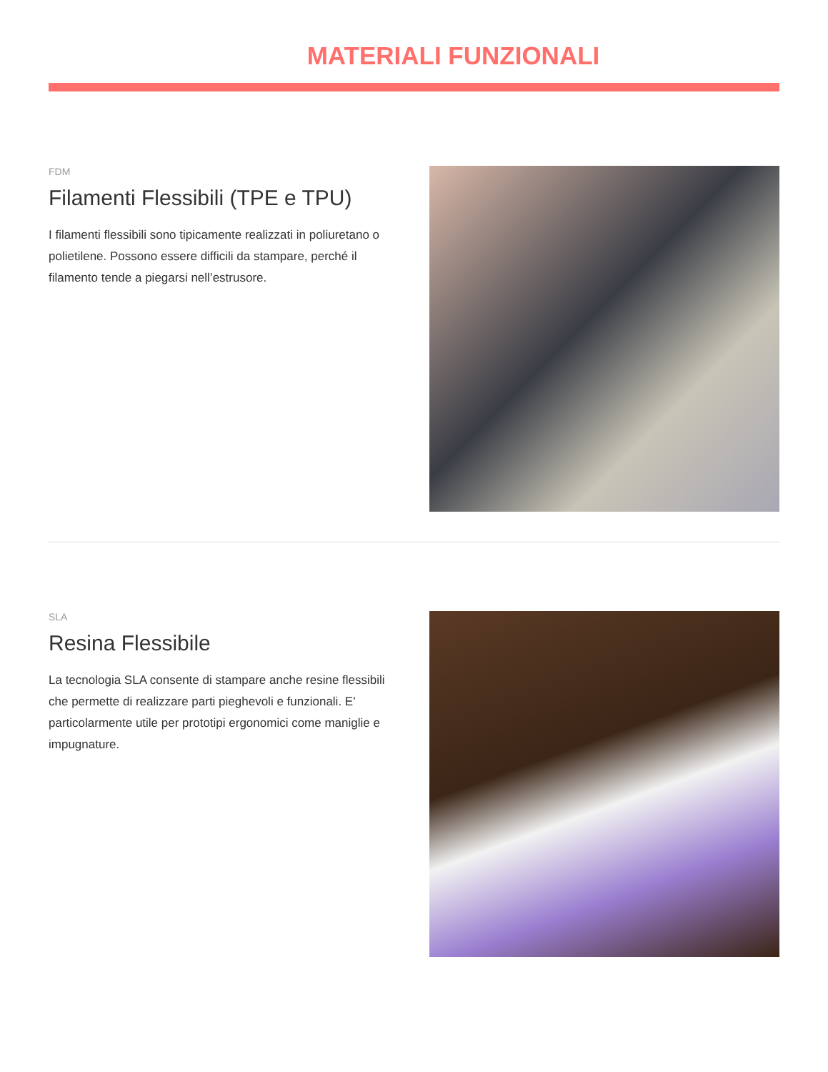MATERIALI FUNZIONALI
FDM
Filamenti Flessibili (TPE e TPU)
I filamenti flessibili sono tipicamente realizzati in poliuretano o polietilene. Possono essere difficili da stampare, perché il filamento tende a piegarsi nell’estrusore.
SLA
Resina Flessibile
La tecnologia SLA consente di stampare anche resine flessibili che permette di realizzare parti pieghevoli e funzionali. E' particolarmente utile per prototipi ergonomici come maniglie e impugnature.